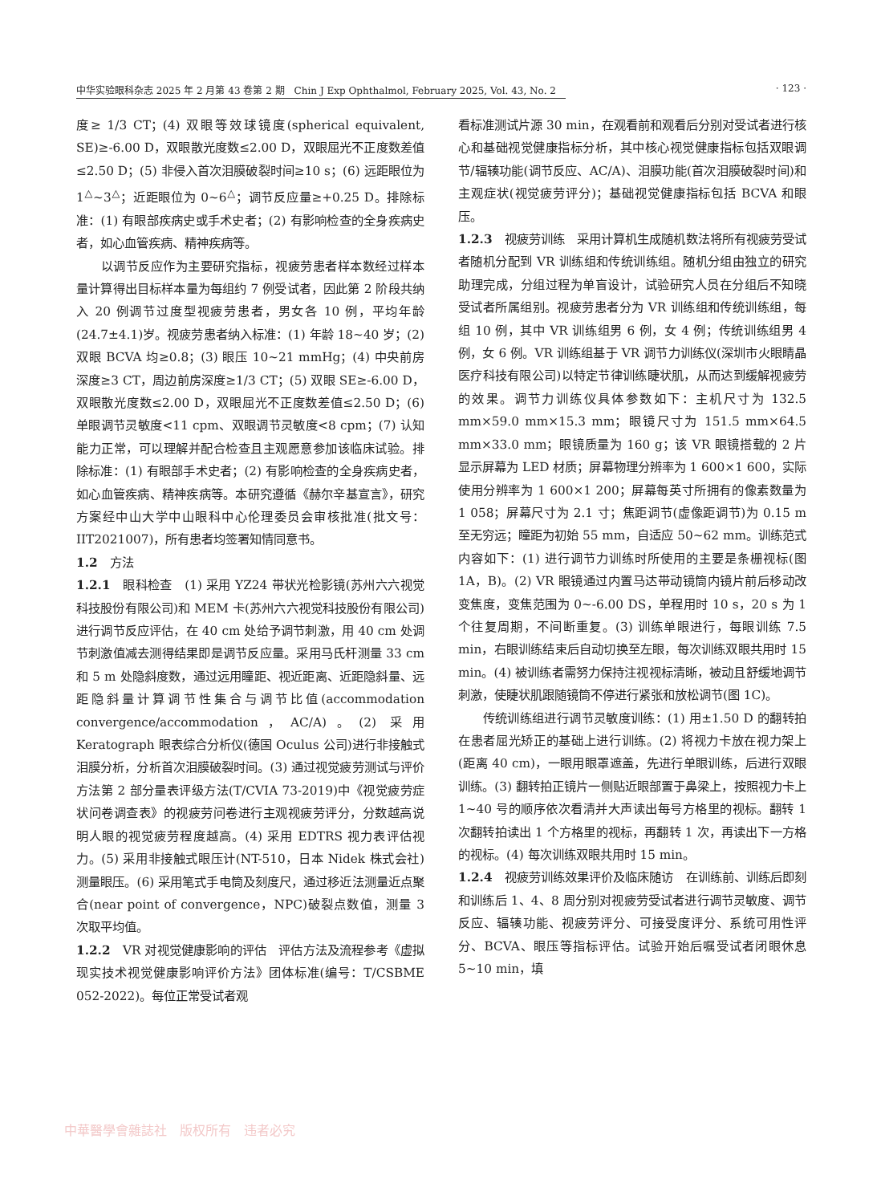中华实验眼科杂志 2025 年 2 月第 43 卷第 2 期　Chin J Exp Ophthalmol, February 2025, Vol. 43, No. 2 · 123 ·
度≥ 1/3 CT；(4) 双眼等效球镜度(spherical equivalent, SE)≥-6.00 D，双眼散光度数≤2.00 D，双眼屈光不正度数差值≤2.50 D；(5) 非侵入首次泪膜破裂时间≥10 s；(6) 远距眼位为 1<sup>△</sup>~3<sup>△</sup>；近距眼位为 0~6<sup>△</sup>；调节反应量≥+0.25 D。排除标准：(1) 有眼部疾病史或手术史者；(2) 有影响检查的全身疾病史者，如心血管疾病、精神疾病等。
以调节反应作为主要研究指标，视疲劳患者样本数经过样本量计算得出目标样本量为每组约 7 例受试者，因此第 2 阶段共纳入 20 例调节过度型视疲劳患者，男女各 10 例，平均年龄(24.7±4.1)岁。视疲劳患者纳入标准：(1) 年龄 18~40 岁；(2) 双眼 BCVA 均≥0.8；(3) 眼压 10~21 mmHg；(4) 中央前房深度≥3 CT，周边前房深度≥1/3 CT；(5) 双眼 SE≥-6.00 D，双眼散光度数≤2.00 D，双眼屈光不正度数差值≤2.50 D；(6) 单眼调节灵敏度<11 cpm、双眼调节灵敏度<8 cpm；(7) 认知能力正常，可以理解并配合检查且主观愿意参加该临床试验。排除标准：(1) 有眼部手术史者；(2) 有影响检查的全身疾病史者，如心血管疾病、精神疾病等。本研究遵循《赫尔辛基宣言》，研究方案经中山大学中山眼科中心伦理委员会审核批准(批文号：IIT2021007)，所有患者均签署知情同意书。
1.2　方法
1.2.1　眼科检查　(1) 采用 YZ24 带状光检影镜(苏州六六视觉科技股份有限公司)和 MEM 卡(苏州六六视觉科技股份有限公司)进行调节反应评估，在 40 cm 处给予调节刺激，用 40 cm 处调节刺激值减去测得结果即是调节反应量。采用马氏杆测量 33 cm 和 5 m 处隐斜度数，通过远用瞳距、视近距离、近距隐斜量、远距隐斜量计算调节性集合与调节比值(accommodation convergence/accommodation，AC/A)。(2) 采用 Keratograph 眼表综合分析仪(德国 Oculus 公司)进行非接触式泪膜分析，分析首次泪膜破裂时间。(3) 通过视觉疲劳测试与评价方法第 2 部分量表评级方法(T/CVIA 73-2019)中《视觉疲劳症状问卷调查表》的视疲劳问卷进行主观视疲劳评分，分数越高说明人眼的视觉疲劳程度越高。(4) 采用 EDTRS 视力表评估视力。(5) 采用非接触式眼压计(NT-510，日本 Nidek 株式会社)测量眼压。(6) 采用笔式手电筒及刻度尺，通过移近法测量近点聚合(near point of convergence，NPC)破裂点数值，测量 3 次取平均值。
1.2.2　VR 对视觉健康影响的评估　评估方法及流程参考《虚拟现实技术视觉健康影响评价方法》团体标准(编号：T/CSBME 052-2022)。每位正常受试者观
看标准测试片源 30 min，在观看前和观看后分别对受试者进行核心和基础视觉健康指标分析，其中核心视觉健康指标包括双眼调节/辐辏功能(调节反应、AC/A)、泪膜功能(首次泪膜破裂时间)和主观症状(视觉疲劳评分)；基础视觉健康指标包括 BCVA 和眼压。
1.2.3　视疲劳训练　采用计算机生成随机数法将所有视疲劳受试者随机分配到 VR 训练组和传统训练组。随机分组由独立的研究助理完成，分组过程为单盲设计，试验研究人员在分组后不知晓受试者所属组别。视疲劳患者分为 VR 训练组和传统训练组，每组 10 例，其中 VR 训练组男 6 例，女 4 例；传统训练组男 4 例，女 6 例。VR 训练组基于 VR 调节力训练仪(深圳市火眼睛晶医疗科技有限公司)以特定节律训练睫状肌，从而达到缓解视疲劳的效果。调节力训练仪具体参数如下：主机尺寸为 132.5 mm×59.0 mm×15.3 mm；眼镜尺寸为 151.5 mm×64.5 mm×33.0 mm；眼镜质量为 160 g；该 VR 眼镜搭载的 2 片显示屏幕为 LED 材质；屏幕物理分辨率为 1 600×1 600，实际使用分辨率为 1 600×1 200；屏幕每英寸所拥有的像素数量为 1 058；屏幕尺寸为 2.1 寸；焦距调节(虚像距调节)为 0.15 m 至无穷远；瞳距为初始 55 mm，自适应 50~62 mm。训练范式内容如下：(1) 进行调节力训练时所使用的主要是条栅视标(图 1A，B)。(2) VR 眼镜通过内置马达带动镜筒内镜片前后移动改变焦度，变焦范围为 0~-6.00 DS，单程用时 10 s，20 s 为 1 个往复周期，不间断重复。(3) 训练单眼进行，每眼训练 7.5 min，右眼训练结束后自动切换至左眼，每次训练双眼共用时 15 min。(4) 被训练者需努力保持注视视标清晰，被动且舒缓地调节刺激，使睫状肌跟随镜筒不停进行紧张和放松调节(图 1C)。
传统训练组进行调节灵敏度训练：(1) 用±1.50 D 的翻转拍在患者屈光矫正的基础上进行训练。(2) 将视力卡放在视力架上(距离 40 cm)，一眼用眼罩遮盖，先进行单眼训练，后进行双眼训练。(3) 翻转拍正镜片一侧贴近眼部置于鼻梁上，按照视力卡上 1~40 号的顺序依次看清并大声读出每号方格里的视标。翻转 1 次翻转拍读出 1 个方格里的视标，再翻转 1 次，再读出下一方格的视标。(4) 每次训练双眼共用时 15 min。
1.2.4　视疲劳训练效果评价及临床随访　在训练前、训练后即刻和训练后 1、4、8 周分别对视疲劳受试者进行调节灵敏度、调节反应、辐辏功能、视疲劳评分、可接受度评分、系统可用性评分、BCVA、眼压等指标评估。试验开始后嘱受试者闭眼休息 5~10 min，填
中華醫學會雜誌社　版权所有　违者必究